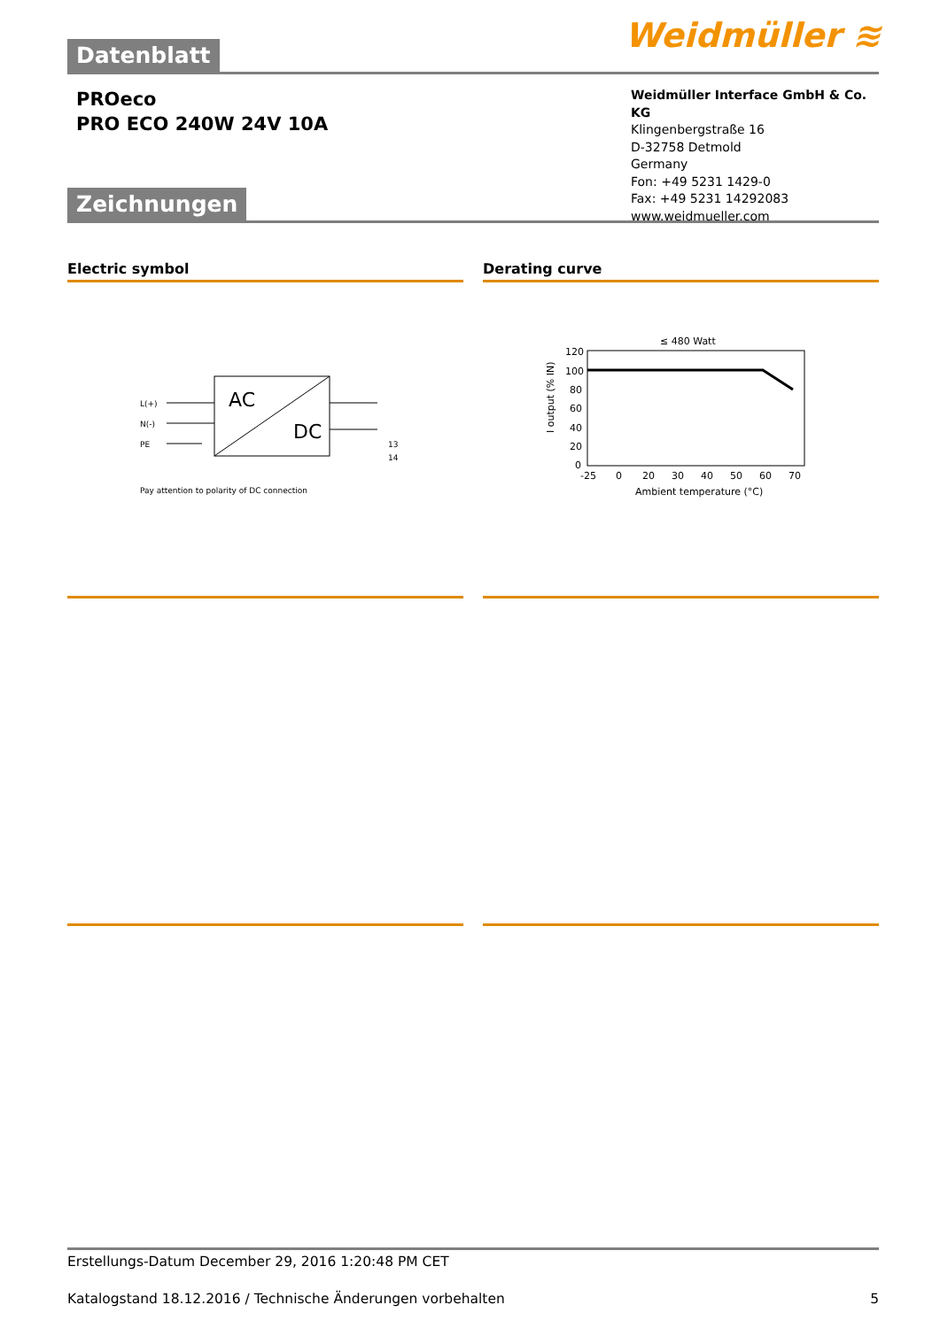Weidmüller ≋
Datenblatt
PROeco
PRO ECO 240W 24V 10A
Weidmüller Interface GmbH & Co. KG
Klingenbergstraße 16
D-32758 Detmold
Germany
Fon: +49 5231 1429-0
Fax: +49 5231 14292083
www.weidmueller.com
Zeichnungen
Electric symbol
L(+)
N(-)
PE
AC
DC
13
14
Pay attention to polarity of DC connection
Derating curve
≤ 480 Watt
120
100
80
60
40
20
0
-25
0
20
30
40
50
60
70
Ambient temperature (°C)
I output (% IN)
Erstellungs-Datum December 29, 2016 1:20:48 PM CET
Katalogstand 18.12.2016 / Technische Änderungen vorbehalten 5